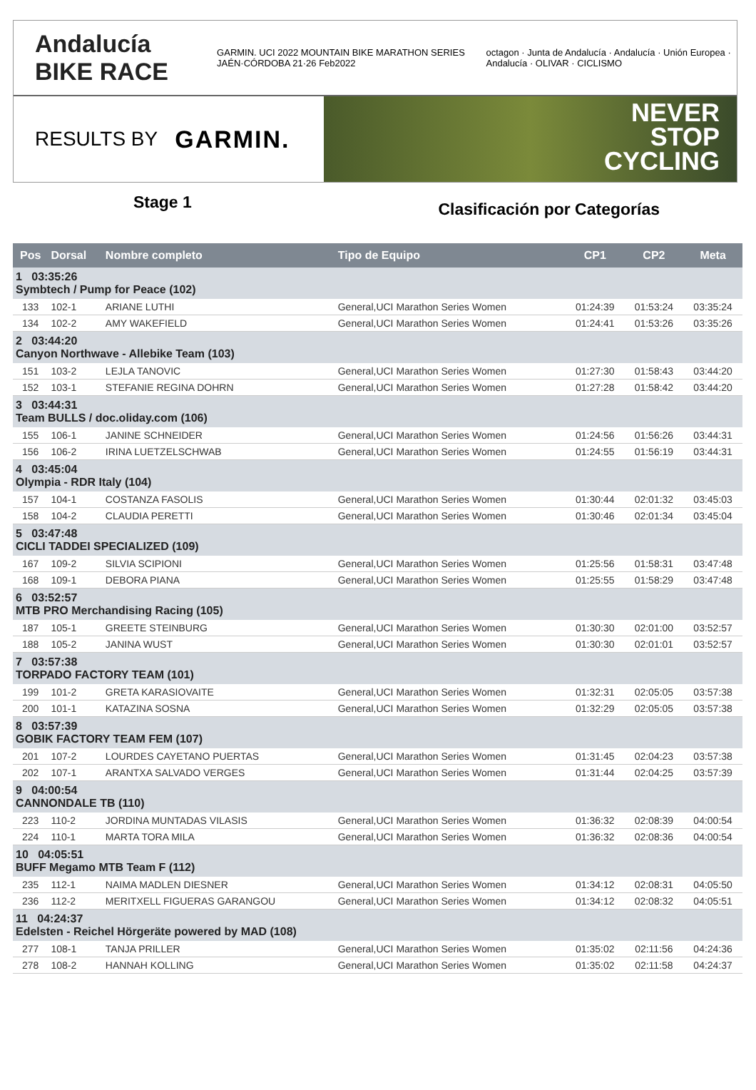Andalucía BIKE RACE GARMIN. UCI 2022 MOUNTAIN BIKE MARATHON SERIES JAÉN·CÓRDOBA 21·26 Feb2022 octagon · Junta de Andalucía · Andalucía · Unión Europea · Andalucía · OLIVAR · CICLISMO
RESULTS BY GARMIN.
NEVER
STOP
CYCLING
Stage 1 Clasificación por Categorías
| Pos | Dorsal | Nombre completo | Tipo de Equipo | CP1 | CP2 | Meta |
| --- | --- | --- | --- | --- | --- | --- |
| 1 03:35:26 Symbtech / Pump for Peace (102) | | | | | | |
| 133 | 102-1 | ARIANE LUTHI | General,UCI Marathon Series Women | 01:24:39 | 01:53:24 | 03:35:24 |
| 134 | 102-2 | AMY WAKEFIELD | General,UCI Marathon Series Women | 01:24:41 | 01:53:26 | 03:35:26 |
| 2 03:44:20 Canyon Northwave - Allebike Team (103) | | | | | | |
| 151 | 103-2 | LEJLA TANOVIC | General,UCI Marathon Series Women | 01:27:30 | 01:58:43 | 03:44:20 |
| 152 | 103-1 | STEFANIE REGINA DOHRN | General,UCI Marathon Series Women | 01:27:28 | 01:58:42 | 03:44:20 |
| 3 03:44:31 Team BULLS / doc.oliday.com (106) | | | | | | |
| 155 | 106-1 | JANINE SCHNEIDER | General,UCI Marathon Series Women | 01:24:56 | 01:56:26 | 03:44:31 |
| 156 | 106-2 | IRINA LUETZELSCHWAB | General,UCI Marathon Series Women | 01:24:55 | 01:56:19 | 03:44:31 |
| 4 03:45:04 Olympia - RDR Italy (104) | | | | | | |
| 157 | 104-1 | COSTANZA FASOLIS | General,UCI Marathon Series Women | 01:30:44 | 02:01:32 | 03:45:03 |
| 158 | 104-2 | CLAUDIA PERETTI | General,UCI Marathon Series Women | 01:30:46 | 02:01:34 | 03:45:04 |
| 5 03:47:48 CICLI TADDEI SPECIALIZED (109) | | | | | | |
| 167 | 109-2 | SILVIA SCIPIONI | General,UCI Marathon Series Women | 01:25:56 | 01:58:31 | 03:47:48 |
| 168 | 109-1 | DEBORA PIANA | General,UCI Marathon Series Women | 01:25:55 | 01:58:29 | 03:47:48 |
| 6 03:52:57 MTB PRO Merchandising Racing (105) | | | | | | |
| 187 | 105-1 | GREETE STEINBURG | General,UCI Marathon Series Women | 01:30:30 | 02:01:00 | 03:52:57 |
| 188 | 105-2 | JANINA WUST | General,UCI Marathon Series Women | 01:30:30 | 02:01:01 | 03:52:57 |
| 7 03:57:38 TORPADO FACTORY TEAM (101) | | | | | | |
| 199 | 101-2 | GRETA KARASIOVAITE | General,UCI Marathon Series Women | 01:32:31 | 02:05:05 | 03:57:38 |
| 200 | 101-1 | KATAZINA SOSNA | General,UCI Marathon Series Women | 01:32:29 | 02:05:05 | 03:57:38 |
| 8 03:57:39 GOBIK FACTORY TEAM FEM (107) | | | | | | |
| 201 | 107-2 | LOURDES CAYETANO PUERTAS | General,UCI Marathon Series Women | 01:31:45 | 02:04:23 | 03:57:38 |
| 202 | 107-1 | ARANTXA SALVADO VERGES | General,UCI Marathon Series Women | 01:31:44 | 02:04:25 | 03:57:39 |
| 9 04:00:54 CANNONDALE TB (110) | | | | | | |
| 223 | 110-2 | JORDINA MUNTADAS VILASIS | General,UCI Marathon Series Women | 01:36:32 | 02:08:39 | 04:00:54 |
| 224 | 110-1 | MARTA TORA MILA | General,UCI Marathon Series Women | 01:36:32 | 02:08:36 | 04:00:54 |
| 10 04:05:51 BUFF Megamo MTB Team F (112) | | | | | | |
| 235 | 112-1 | NAIMA MADLEN DIESNER | General,UCI Marathon Series Women | 01:34:12 | 02:08:31 | 04:05:50 |
| 236 | 112-2 | MERITXELL FIGUERAS GARANGOU | General,UCI Marathon Series Women | 01:34:12 | 02:08:32 | 04:05:51 |
| 11 04:24:37 Edelsten - Reichel Hörgeräte powered by MAD (108) | | | | | | |
| 277 | 108-1 | TANJA PRILLER | General,UCI Marathon Series Women | 01:35:02 | 02:11:56 | 04:24:36 |
| 278 | 108-2 | HANNAH KOLLING | General,UCI Marathon Series Women | 01:35:02 | 02:11:58 | 04:24:37 |